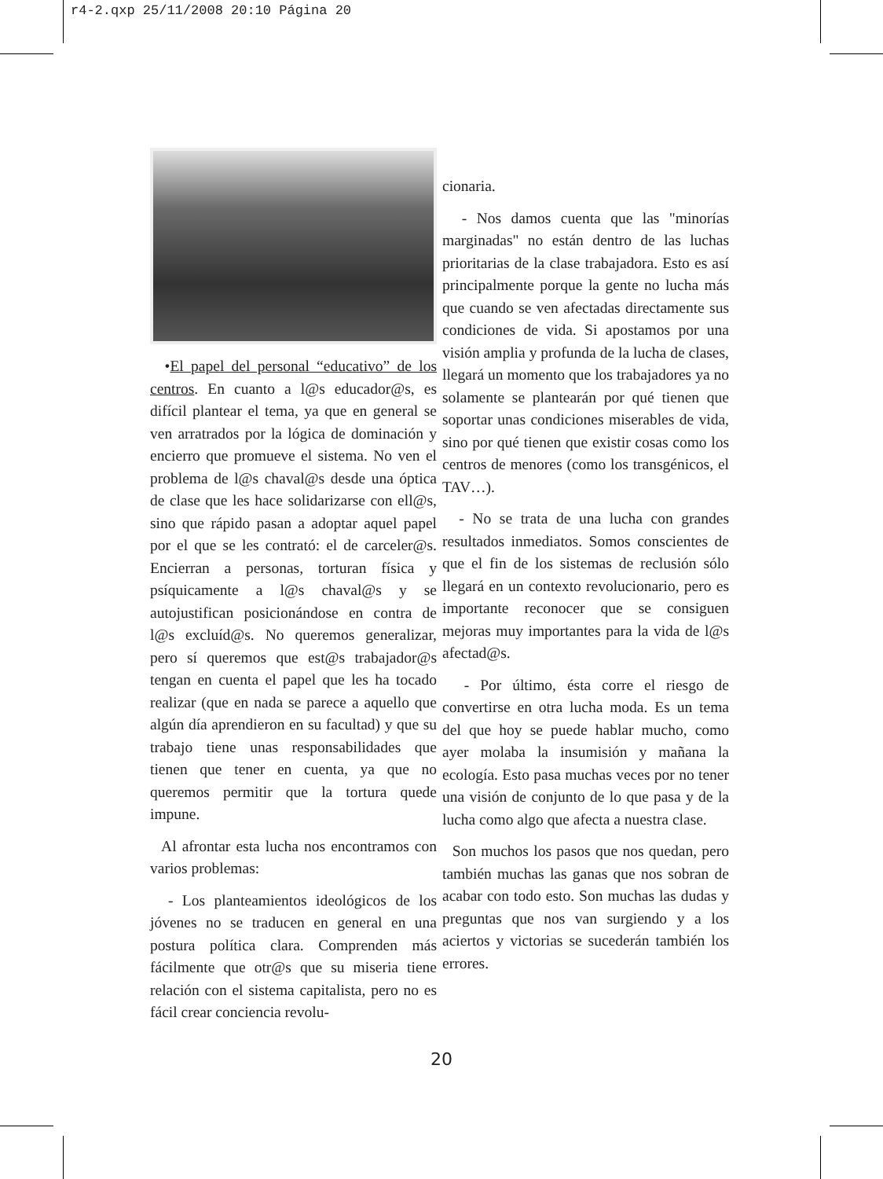r4-2.qxp 25/11/2008 20:10 Página 20
•El papel del personal “educativo” de los centros. En cuanto a l@s educador@s, es difícil plantear el tema, ya que en general se ven arratrados por la lógica de dominación y encierro que promueve el sistema. No ven el problema de l@s chaval@s desde una óptica de clase que les hace solidarizarse con ell@s, sino que rápido pasan a adoptar aquel papel por el que se les contrató: el de carceler@s. Encierran a personas, torturan física y psíquicamente a l@s chaval@s y se autojustifican posicionándose en contra de l@s excluíd@s. No queremos generalizar, pero sí queremos que est@s trabajador@s tengan en cuenta el papel que les ha tocado realizar (que en nada se parece a aquello que algún día aprendieron en su facultad) y que su trabajo tiene unas responsabilidades que tienen que tener en cuenta, ya que no queremos permitir que la tortura quede impune.
Al afrontar esta lucha nos encontramos con varios problemas:
- Los planteamientos ideológicos de los jóvenes no se traducen en general en una postura política clara. Comprenden más fácilmente que otr@s que su miseria tiene relación con el sistema capitalista, pero no es fácil crear conciencia revolu-
cionaria.
- Nos damos cuenta que las "minorías marginadas" no están dentro de las luchas prioritarias de la clase trabajadora. Esto es así principalmente porque la gente no lucha más que cuando se ven afectadas directamente sus condiciones de vida. Si apostamos por una visión amplia y profunda de la lucha de clases, llegará un momento que los trabajadores ya no solamente se plantearán por qué tienen que soportar unas condiciones miserables de vida, sino por qué tienen que existir cosas como los centros de menores (como los transgénicos, el TAV…).
- No se trata de una lucha con grandes resultados inmediatos. Somos conscientes de que el fin de los sistemas de reclusión sólo llegará en un contexto revolucionario, pero es importante reconocer que se consiguen mejoras muy importantes para la vida de l@s afectad@s.
- Por último, ésta corre el riesgo de convertirse en otra lucha moda. Es un tema del que hoy se puede hablar mucho, como ayer molaba la insumisión y mañana la ecología. Esto pasa muchas veces por no tener una visión de conjunto de lo que pasa y de la lucha como algo que afecta a nuestra clase.
Son muchos los pasos que nos quedan, pero también muchas las ganas que nos sobran de acabar con todo esto. Son muchas las dudas y preguntas que nos van surgiendo y a los aciertos y victorias se sucederán también los errores.
20